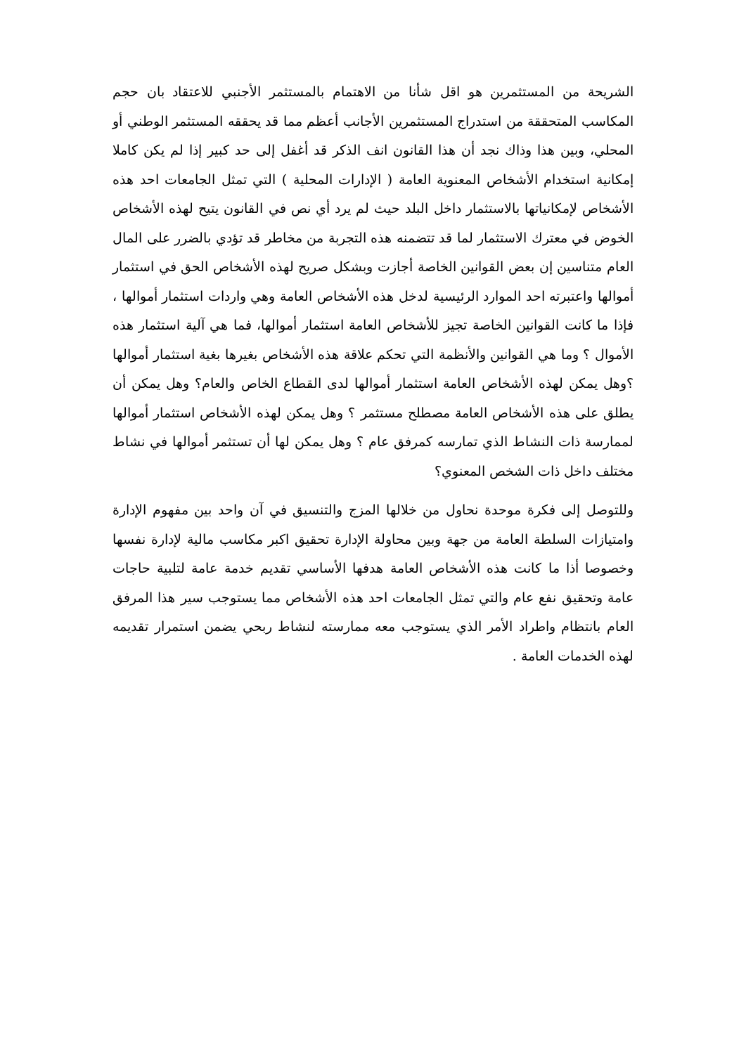الشريحة من المستثمرين هو اقل شأنا من الاهتمام بالمستثمر الأجنبي للاعتقاد بان حجم المكاسب المتحققة من استدراج المستثمرين الأجانب أعظم مما قد يحققه المستثمر الوطني أو المحلي، وبين هذا وذاك نجد أن هذا القانون انف الذكر قد أغفل إلى حد كبير إذا لم يكن كاملا إمكانية استخدام الأشخاص المعنوية العامة ( الإدارات المحلية ) التي تمثل الجامعات احد هذه الأشخاص لإمكانياتها بالاستثمار داخل البلد حيث لم يرد أي نص في القانون يتيح لهذه الأشخاص الخوض في معترك الاستثمار لما قد تتضمنه هذه التجربة من مخاطر قد تؤدي بالضرر على المال العام متناسين إن بعض القوانين الخاصة أجازت وبشكل صريح لهذه الأشخاص الحق في استثمار أموالها واعتبرته احد الموارد الرئيسية لدخل هذه الأشخاص العامة وهي واردات استثمار أموالها ، فإذا ما كانت القوانين الخاصة تجيز للأشخاص العامة استثمار أموالها، فما هي آلية استثمار هذه الأموال ؟ وما هي القوانين والأنظمة التي تحكم علاقة هذه الأشخاص بغيرها بغية استثمار أموالها ؟وهل يمكن لهذه الأشخاص العامة استثمار أموالها لدى القطاع الخاص والعام؟ وهل يمكن أن يطلق على هذه الأشخاص العامة مصطلح مستثمر ؟ وهل يمكن لهذه الأشخاص استثمار أموالها لممارسة ذات النشاط الذي تمارسه كمرفق عام ؟ وهل يمكن لها أن تستثمر أموالها في نشاط مختلف داخل ذات الشخص المعنوي؟
وللتوصل إلى فكرة موحدة نحاول من خلالها المزج والتنسيق في آن واحد بين مفهوم الإدارة وامتيازات السلطة العامة من جهة وبين محاولة الإدارة تحقيق اكبر مكاسب مالية لإدارة نفسها وخصوصا أذا ما كانت هذه الأشخاص العامة هدفها الأساسي تقديم خدمة عامة لتلبية حاجات عامة وتحقيق نفع عام والتي تمثل الجامعات احد هذه الأشخاص مما يستوجب سير هذا المرفق العام بانتظام واطراد الأمر الذي يستوجب معه ممارسته لنشاط ربحي يضمن استمرار تقديمه لهذه الخدمات العامة .